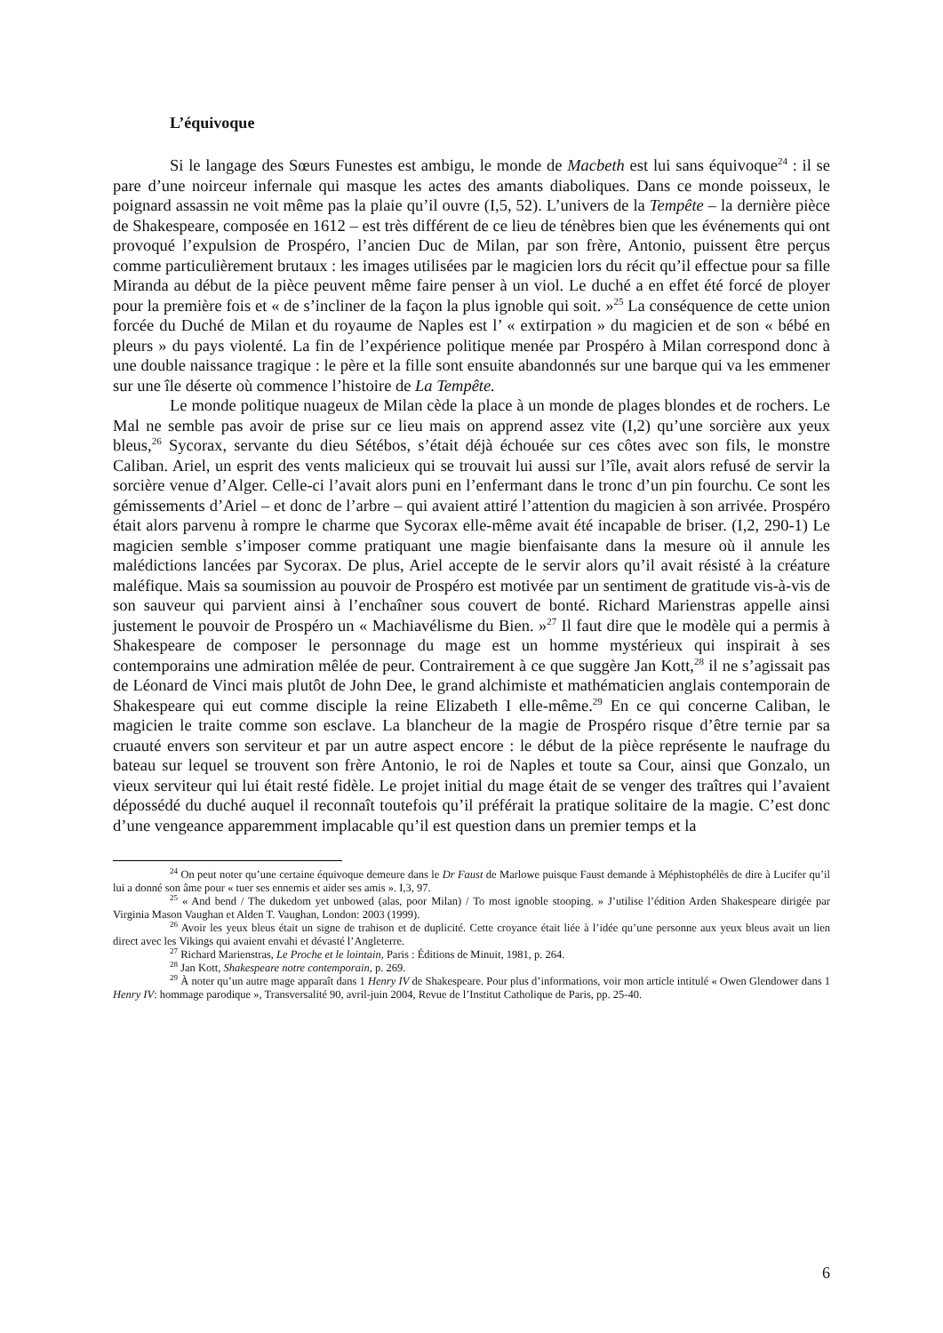L’équivoque
Si le langage des Sœurs Funestes est ambigu, le monde de Macbeth est lui sans équivoque<sup>24</sup> : il se pare d’une noirceur infernale qui masque les actes des amants diaboliques. Dans ce monde poisseux, le poignard assassin ne voit même pas la plaie qu’il ouvre (I,5, 52). L’univers de la Tempête – la dernière pièce de Shakespeare, composée en 1612 – est très différent de ce lieu de ténèbres bien que les événements qui ont provoqué l’expulsion de Prospéro, l’ancien Duc de Milan, par son frère, Antonio, puissent être perçus comme particulièrement brutaux : les images utilisées par le magicien lors du récit qu’il effectue pour sa fille Miranda au début de la pièce peuvent même faire penser à un viol. Le duché a en effet été forcé de ployer pour la première fois et « de s’incliner de la façon la plus ignoble qui soit. »<sup>25</sup> La conséquence de cette union forcée du Duché de Milan et du royaume de Naples est l’ « extirpation » du magicien et de son « bébé en pleurs » du pays violenté. La fin de l’expérience politique menée par Prospéro à Milan correspond donc à une double naissance tragique : le père et la fille sont ensuite abandonnés sur une barque qui va les emmener sur une île déserte où commence l’histoire de La Tempête.
Le monde politique nuageux de Milan cède la place à un monde de plages blondes et de rochers. Le Mal ne semble pas avoir de prise sur ce lieu mais on apprend assez vite (I,2) qu’une sorcière aux yeux bleus,<sup>26</sup> Sycorax, servante du dieu Sétébos, s’était déjà échouée sur ces côtes avec son fils, le monstre Caliban. Ariel, un esprit des vents malicieux qui se trouvait lui aussi sur l’île, avait alors refusé de servir la sorcière venue d’Alger. Celle-ci l’avait alors puni en l’enfermant dans le tronc d’un pin fourchu. Ce sont les gémissements d’Ariel – et donc de l’arbre – qui avaient attiré l’attention du magicien à son arrivée. Prospéro était alors parvenu à rompre le charme que Sycorax elle-même avait été incapable de briser. (I,2, 290-1) Le magicien semble s’imposer comme pratiquant une magie bienfaisante dans la mesure où il annule les malédictions lancées par Sycorax. De plus, Ariel accepte de le servir alors qu’il avait résisté à la créature maléfique. Mais sa soumission au pouvoir de Prospéro est motivée par un sentiment de gratitude vis-à-vis de son sauveur qui parvient ainsi à l’enchaîner sous couvert de bonté. Richard Marienstras appelle ainsi justement le pouvoir de Prospéro un « Machiavélisme du Bien. »<sup>27</sup> Il faut dire que le modèle qui a permis à Shakespeare de composer le personnage du mage est un homme mystérieux qui inspirait à ses contemporains une admiration mêlée de peur. Contrairement à ce que suggère Jan Kott,<sup>28</sup> il ne s’agissait pas de Léonard de Vinci mais plutôt de John Dee, le grand alchimiste et mathématicien anglais contemporain de Shakespeare qui eut comme disciple la reine Elizabeth I elle-même.<sup>29</sup> En ce qui concerne Caliban, le magicien le traite comme son esclave. La blancheur de la magie de Prospéro risque d’être ternie par sa cruauté envers son serviteur et par un autre aspect encore : le début de la pièce représente le naufrage du bateau sur lequel se trouvent son frère Antonio, le roi de Naples et toute sa Cour, ainsi que Gonzalo, un vieux serviteur qui lui était resté fidèle. Le projet initial du mage était de se venger des traîtres qui l’avaient dépossédé du duché auquel il reconnaît toutefois qu’il préférait la pratique solitaire de la magie. C’est donc d’une vengeance apparemment implacable qu’il est question dans un premier temps et la
<sup>24</sup> On peut noter qu’une certaine équivoque demeure dans le Dr Faust de Marlowe puisque Faust demande à Méphistophélès de dire à Lucifer qu’il lui a donné son âme pour « tuer ses ennemis et aider ses amis ». I,3, 97.
<sup>25</sup> « And bend / The dukedom yet unbowed (alas, poor Milan) / To most ignoble stooping. » J’utilise l’édition Arden Shakespeare dirigée par Virginia Mason Vaughan et Alden T. Vaughan, London: 2003 (1999).
<sup>26</sup> Avoir les yeux bleus était un signe de trahison et de duplicité. Cette croyance était liée à l’idée qu’une personne aux yeux bleus avait un lien direct avec les Vikings qui avaient envahi et dévasté l’Angleterre.
<sup>27</sup> Richard Marienstras, Le Proche et le lointain, Paris : Éditions de Minuit, 1981, p. 264.
<sup>28</sup> Jan Kott, Shakespeare notre contemporain, p. 269.
<sup>29</sup> À noter qu’un autre mage apparaît dans 1 Henry IV de Shakespeare. Pour plus d’informations, voir mon article intitulé « Owen Glendower dans 1 Henry IV: hommage parodique », Transversalité 90, avril-juin 2004, Revue de l’Institut Catholique de Paris, pp. 25-40.
6